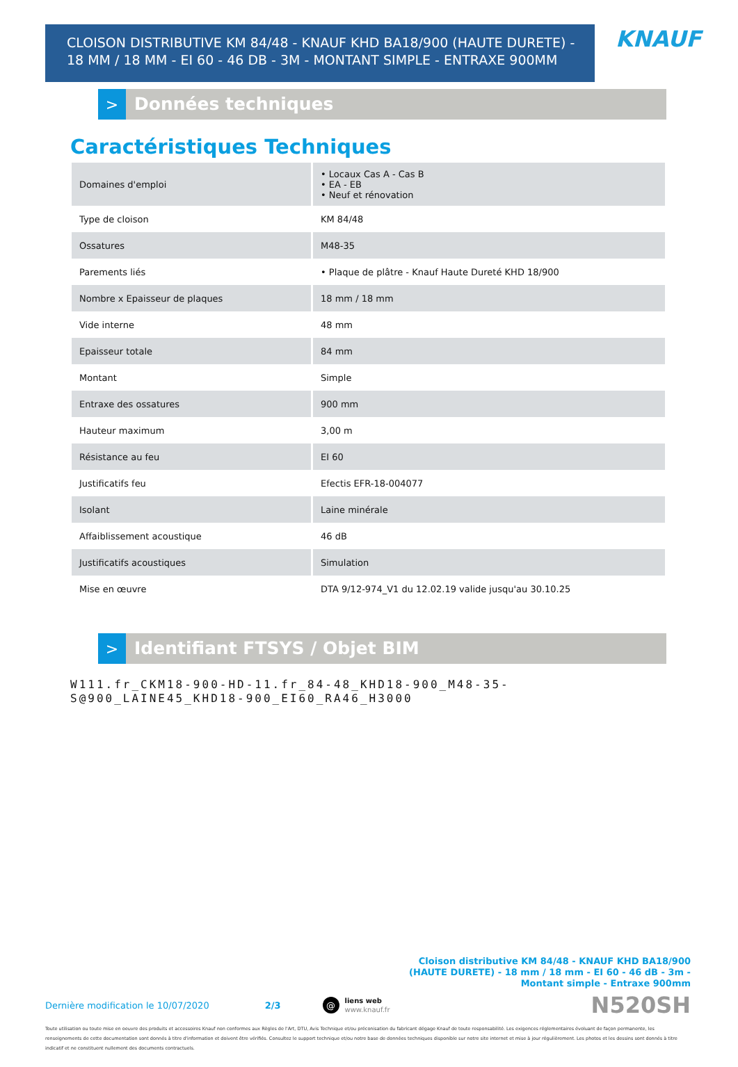CLOISON DISTRIBUTIVE KM 84/48 - KNAUF KHD BA18/900 (HAUTE DURETE) - 18 MM / 18 MM - EI 60 - 46 DB - 3M - MONTANT SIMPLE - ENTRAXE 900MM
KNAUF
>
Données techniques
Caractéristiques Techniques
| Domaines d'emploi | • Locaux Cas A - Cas B • EA - EB • Neuf et rénovation |
| Type de cloison | KM 84/48 |
| Ossatures | M48-35 |
| Parements liés | • Plaque de plâtre - Knauf Haute Dureté KHD 18/900 |
| Nombre x Epaisseur de plaques | 18 mm / 18 mm |
| Vide interne | 48 mm |
| Epaisseur totale | 84 mm |
| Montant | Simple |
| Entraxe des ossatures | 900 mm |
| Hauteur maximum | 3,00 m |
| Résistance au feu | EI 60 |
| Justificatifs feu | Efectis EFR-18-004077 |
| Isolant | Laine minérale |
| Affaiblissement acoustique | 46 dB |
| Justificatifs acoustiques | Simulation |
| Mise en œuvre | DTA 9/12-974_V1 du 12.02.19 valide jusqu'au 30.10.25 |
>
Identifiant FTSYS / Objet BIM
W111.fr_CKM18-900-HD-11.fr_84-48_KHD18-900_M48-35-
S@900_LAINE45_KHD18-900_EI60_RA46_H3000
Cloison distributive KM 84/48 - KNAUF KHD BA18/900 (HAUTE DURETE) - 18 mm / 18 mm - EI 60 - 46 dB - 3m - Montant simple - Entraxe 900mm
Dernière modification le 10/07/2020 2/3 @ liens web
www.knauf.fr N520SH
Toute utilisation ou toute mise en oeuvre des produits et accessoires Knauf non conformes aux Règles de l'Art, DTU, Avis Technique et/ou préconisation du fabricant dégage Knauf de toute responsabilité. Les exigences réglementaires évoluant de façon permanente, les renseignements de cette documentation sont donnés à titre d'information et doivent être vérifiés. Consultez le support technique et/ou notre base de données techniques disponible sur notre site internet et mise à jour régulièrement. Les photos et les dessins sont donnés à titre indicatif et ne constituent nullement des documents contractuels.